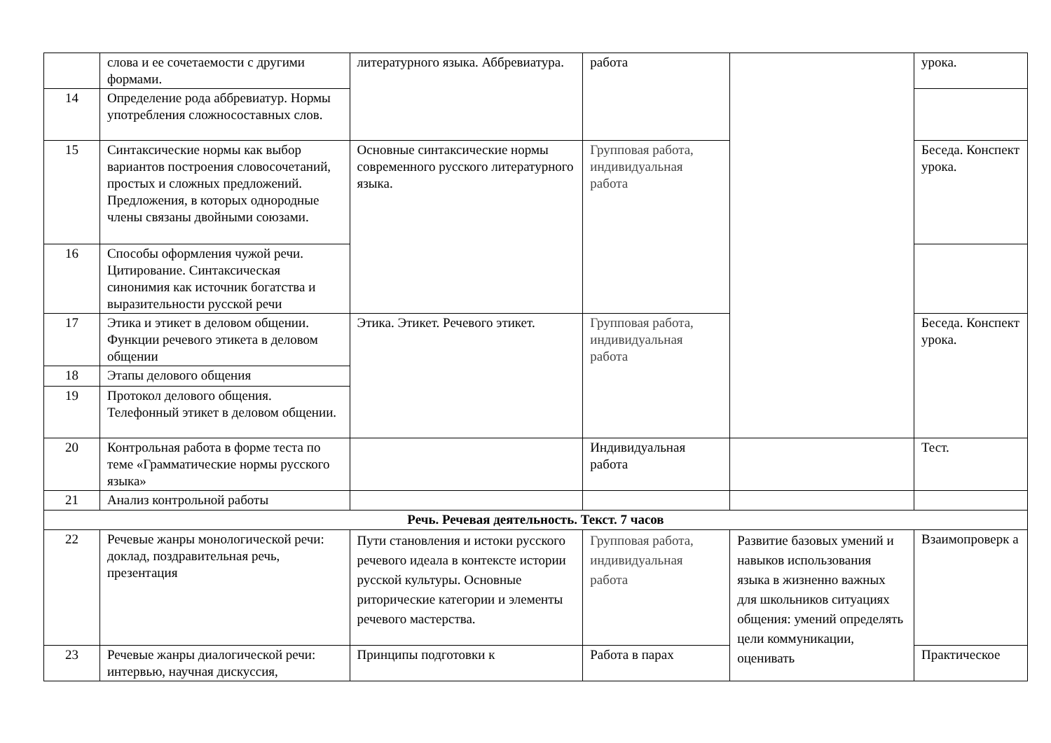| | слова и ее сочетаемости с другими формами. | литературного языка. Аббревиатура. | работа | | урока. |
| 14 | Определение рода аббревиатур. Нормы употребления сложносоставных слов. | | | | |
| 15 | Синтаксические нормы как выбор вариантов построения словосочетаний, простых и сложных предложений. Предложения, в которых однородные члены связаны двойными союзами. | Основные синтаксические нормы современного русского литературного языка. | Групповая работа, индивидуальная работа | | Беседа. Конспект урока. |
| 16 | Способы оформления чужой речи. Цитирование. Синтаксическая синонимия как источник богатства и выразительности русской речи | | | | |
| 17 | Этика и этикет в деловом общении. Функции речевого этикета в деловом общении | Этика. Этикет. Речевого этикет. | Групповая работа, индивидуальная работа | | Беседа. Конспект урока. |
| 18 | Этапы делового общения | | | | |
| 19 | Протокол делового общения. Телефонный этикет в деловом общении. | | | | |
| 20 | Контрольная работа в форме теста по теме «Грамматические нормы русского языка» | | Индивидуальная работа | | Тест. |
| 21 | Анализ контрольной работы | | | | |
| Речь. Речевая деятельность. Текст. 7 часов | | | | | |
| 22 | Речевые жанры монологической речи: доклад, поздравительная речь, презентация | Пути становления и истоки русского речевого идеала в контексте истории русской культуры. Основные риторические категории и элементы речевого мастерства. | Групповая работа, индивидуальная работа | Развитие базовых умений и навыков использования языка в жизненно важных для школьников ситуациях общения: умений определять цели коммуникации, оценивать | Взаимопроверк а |
| 23 | Речевые жанры диалогической речи: интервью, научная дискуссия, | Принципы подготовки к | Работа в парах | | Практическое |